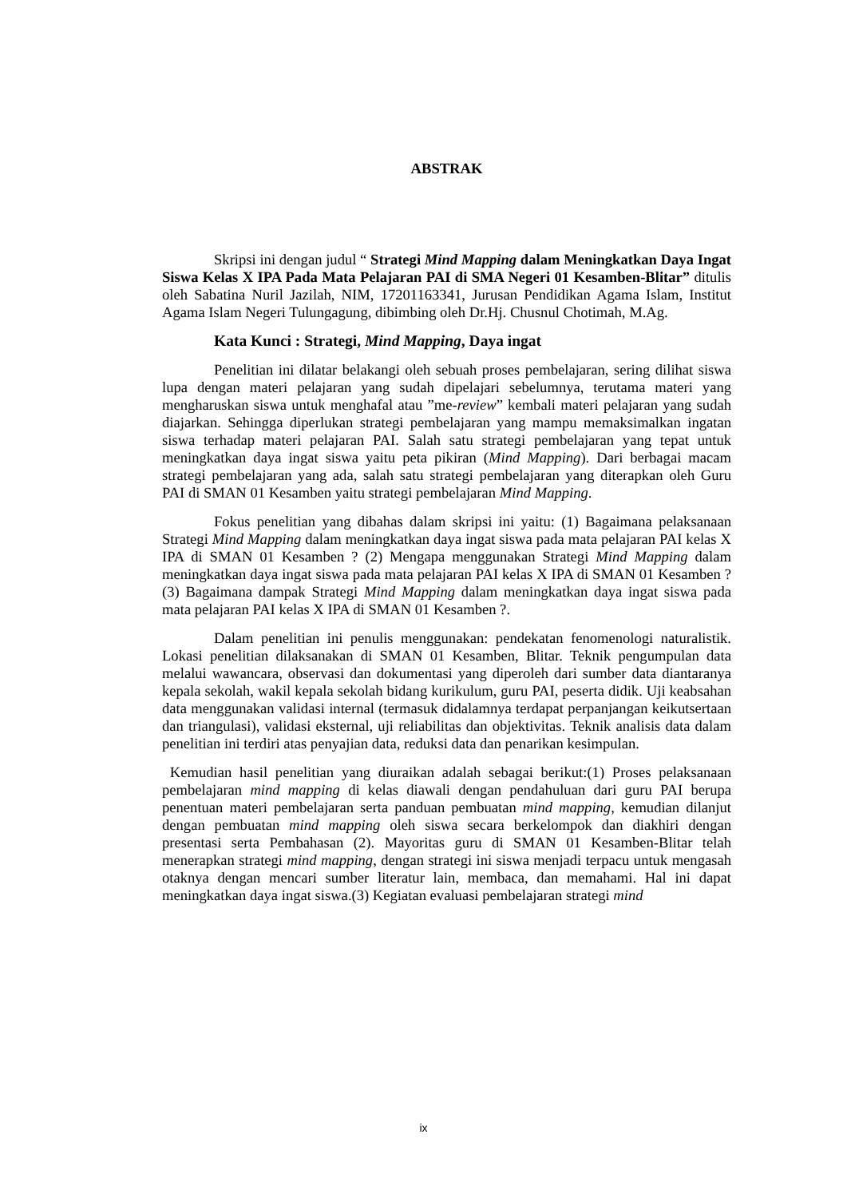ABSTRAK
Skripsi ini dengan judul “ Strategi Mind Mapping dalam Meningkatkan Daya Ingat Siswa Kelas X IPA Pada Mata Pelajaran PAI di SMA Negeri 01 Kesamben-Blitar” ditulis oleh Sabatina Nuril Jazilah, NIM, 17201163341, Jurusan Pendidikan Agama Islam, Institut Agama Islam Negeri Tulungagung, dibimbing oleh Dr.Hj. Chusnul Chotimah, M.Ag.
Kata Kunci : Strategi, Mind Mapping, Daya ingat
Penelitian ini dilatar belakangi oleh sebuah proses pembelajaran, sering dilihat siswa lupa dengan materi pelajaran yang sudah dipelajari sebelumnya, terutama materi yang mengharuskan siswa untuk menghafal atau ”me-review” kembali materi pelajaran yang sudah diajarkan. Sehingga diperlukan strategi pembelajaran yang mampu memaksimalkan ingatan siswa terhadap materi pelajaran PAI. Salah satu strategi pembelajaran yang tepat untuk meningkatkan daya ingat siswa yaitu peta pikiran (Mind Mapping). Dari berbagai macam strategi pembelajaran yang ada, salah satu strategi pembelajaran yang diterapkan oleh Guru PAI di SMAN 01 Kesamben yaitu strategi pembelajaran Mind Mapping.
Fokus penelitian yang dibahas dalam skripsi ini yaitu: (1) Bagaimana pelaksanaan Strategi Mind Mapping dalam meningkatkan daya ingat siswa pada mata pelajaran PAI kelas X IPA di SMAN 01 Kesamben ? (2) Mengapa menggunakan Strategi Mind Mapping dalam meningkatkan daya ingat siswa pada mata pelajaran PAI kelas X IPA di SMAN 01 Kesamben ? (3) Bagaimana dampak Strategi Mind Mapping dalam meningkatkan daya ingat siswa pada mata pelajaran PAI kelas X IPA di SMAN 01 Kesamben ?.
Dalam penelitian ini penulis menggunakan: pendekatan fenomenologi naturalistik. Lokasi penelitian dilaksanakan di SMAN 01 Kesamben, Blitar. Teknik pengumpulan data melalui wawancara, observasi dan dokumentasi yang diperoleh dari sumber data diantaranya kepala sekolah, wakil kepala sekolah bidang kurikulum, guru PAI, peserta didik. Uji keabsahan data menggunakan validasi internal (termasuk didalamnya terdapat perpanjangan keikutsertaan dan triangulasi), validasi eksternal, uji reliabilitas dan objektivitas. Teknik analisis data dalam penelitian ini terdiri atas penyajian data, reduksi data dan penarikan kesimpulan.
Kemudian hasil penelitian yang diuraikan adalah sebagai berikut:(1) Proses pelaksanaan pembelajaran mind mapping di kelas diawali dengan pendahuluan dari guru PAI berupa penentuan materi pembelajaran serta panduan pembuatan mind mapping, kemudian dilanjut dengan pembuatan mind mapping oleh siswa secara berkelompok dan diakhiri dengan presentasi serta Pembahasan (2). Mayoritas guru di SMAN 01 Kesamben-Blitar telah menerapkan strategi mind mapping, dengan strategi ini siswa menjadi terpacu untuk mengasah otaknya dengan mencari sumber literatur lain, membaca, dan memahami. Hal ini dapat meningkatkan daya ingat siswa.(3) Kegiatan evaluasi pembelajaran strategi mind
ix